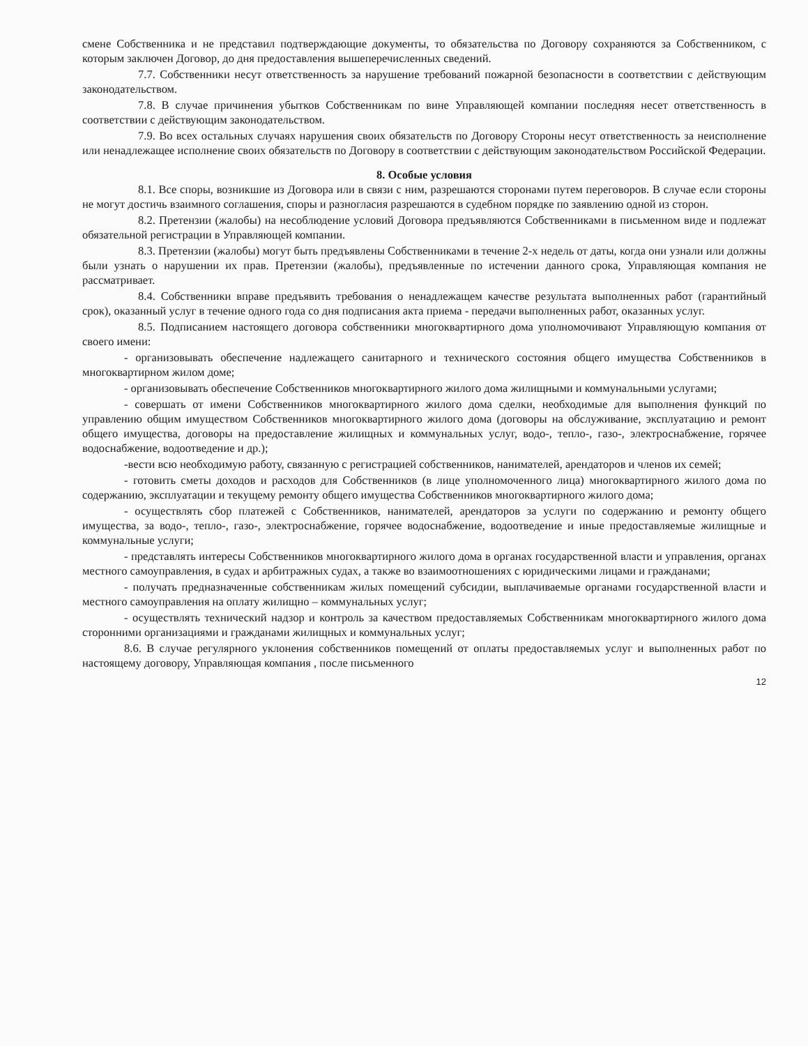смене Собственника и не представил подтверждающие документы, то обязательства по Договору сохраняются за Собственником, с которым заключен Договор, до дня предоставления вышеперечисленных сведений.
7.7. Собственники несут ответственность за нарушение требований пожарной безопасности в соответствии с действующим законодательством.
7.8. В случае причинения убытков Собственникам по вине Управляющей компании последняя несет ответственность в соответствии с действующим законодательством.
7.9. Во всех остальных случаях нарушения своих обязательств по Договору Стороны несут ответственность за неисполнение или ненадлежащее исполнение своих обязательств по Договору в соответствии с действующим законодательством Российской Федерации.
8. Особые условия
8.1. Все споры, возникшие из Договора или в связи с ним, разрешаются сторонами путем переговоров. В случае если стороны не могут достичь взаимного соглашения, споры и разногласия разрешаются в судебном порядке по заявлению одной из сторон.
8.2. Претензии (жалобы) на несоблюдение условий Договора предъявляются Собственниками в письменном виде и подлежат обязательной регистрации в Управляющей компании.
8.3. Претензии (жалобы) могут быть предъявлены Собственниками в течение 2-х недель от даты, когда они узнали или должны были узнать о нарушении их прав. Претензии (жалобы), предъявленные по истечении данного срока, Управляющая компания не рассматривает.
8.4. Собственники вправе предъявить требования о ненадлежащем качестве результата выполненных работ (гарантийный срок), оказанный услуг в течение одного года со дня подписания акта приема - передачи выполненных работ, оказанных услуг.
8.5. Подписанием настоящего договора собственники многоквартирного дома уполномочивают Управляющую компания от своего имени:
- организовывать обеспечение надлежащего санитарного и технического состояния общего имущества Собственников в многоквартирном жилом доме;
- организовывать обеспечение Собственников многоквартирного жилого дома жилищными и коммунальными услугами;
- совершать от имени Собственников многоквартирного жилого дома сделки, необходимые для выполнения функций по управлению общим имуществом Собственников многоквартирного жилого дома (договоры на обслуживание, эксплуатацию и ремонт общего имущества, договоры на предоставление жилищных и коммунальных услуг, водо-, тепло-, газо-, электроснабжение, горячее водоснабжение, водоотведение и др.);
-вести всю необходимую работу, связанную с регистрацией собственников, нанимателей, арендаторов и членов их семей;
- готовить сметы доходов и расходов для Собственников (в лице уполномоченного лица) многоквартирного жилого дома по содержанию, эксплуатации и текущему ремонту общего имущества Собственников многоквартирного жилого дома;
- осуществлять сбор платежей с Собственников, нанимателей, арендаторов за услуги по содержанию и ремонту общего имущества, за водо-, тепло-, газо-, электроснабжение, горячее водоснабжение, водоотведение и иные предоставляемые жилищные и коммунальные услуги;
- представлять интересы Собственников многоквартирного жилого дома в органах государственной власти и управления, органах местного самоуправления, в судах и арбитражных судах, а также во взаимоотношениях с юридическими лицами и гражданами;
- получать предназначенные собственникам жилых помещений субсидии, выплачиваемые органами государственной власти и местного самоуправления на оплату жилищно – коммунальных услуг;
- осуществлять технический надзор и контроль за качеством предоставляемых Собственникам многоквартирного жилого дома сторонними организациями и гражданами жилищных и коммунальных услуг;
8.6. В случае регулярного уклонения собственников помещений от оплаты предоставляемых услуг и выполненных работ по настоящему договору, Управляющая компания , после письменного
12